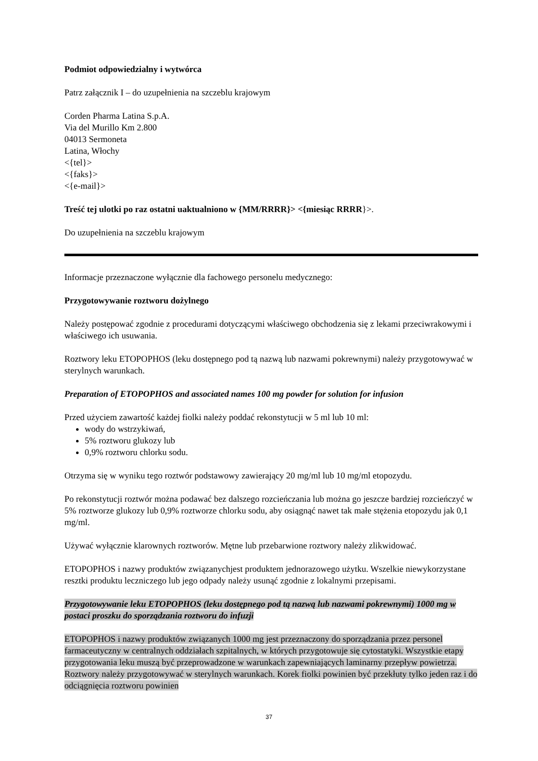Podmiot odpowiedzialny i wytwórca
Patrz załącznik I – do uzupełnienia na szczeblu krajowym
Corden Pharma Latina S.p.A.
Via del Murillo Km 2.800
04013 Sermoneta
Latina, Włochy
<{tel}>
<{faks}>
<{e-mail}>
Treść tej ulotki po raz ostatni uaktualniono w {MM/RRRR}> <{miesiąc RRRR}>.
Do uzupełnienia na szczeblu krajowym
Informacje przeznaczone wyłącznie dla fachowego personelu medycznego:
Przygotowywanie roztworu dożylnego
Należy postępować zgodnie z procedurami dotyczącymi właściwego obchodzenia się z lekami przeciwrakowymi i właściwego ich usuwania.
Roztwory leku ETOPOPHOS (leku dostępnego pod tą nazwą lub nazwami pokrewnymi) należy przygotowywać w sterylnych warunkach.
Preparation of ETOPOPHOS and associated names 100 mg powder for solution for infusion
Przed użyciem zawartość każdej fiolki należy poddać rekonstytucji w 5 ml lub 10 ml:
wody do wstrzykiwań,
5% roztworu glukozy lub
0,9% roztworu chlorku sodu.
Otrzyma się w wyniku tego roztwór podstawowy zawierający 20 mg/ml lub 10 mg/ml etopozydu.
Po rekonstytucji roztwór można podawać bez dalszego rozcieńczania lub można go jeszcze bardziej rozcieńczyć w 5% roztworze glukozy lub 0,9% roztworze chlorku sodu, aby osiągnąć nawet tak małe stężenia etopozydu jak 0,1 mg/ml.
Używać wyłącznie klarownych roztworów. Mętne lub przebarwione roztwory należy zlikwidować.
ETOPOPHOS i nazwy produktów związanychjest produktem jednorazowego użytku. Wszelkie niewykorzystane resztki produktu leczniczego lub jego odpady należy usunąć zgodnie z lokalnymi przepisami.
Przygotowywanie leku ETOPOPHOS (leku dostępnego pod tą nazwą lub nazwami pokrewnymi) 1000 mg w postaci proszku do sporządzania roztworu do infuzji
ETOPOPHOS i nazwy produktów związanych 1000 mg jest przeznaczony do sporządzania przez personel farmaceutyczny w centralnych oddziałach szpitalnych, w których przygotowuje się cytostatyki. Wszystkie etapy przygotowania leku muszą być przeprowadzone w warunkach zapewniających laminarny przepływ powietrza. Roztwory należy przygotowywać w sterylnych warunkach. Korek fiolki powinien być przekłuty tylko jeden raz i do odciągnięcia roztworu powinien
37